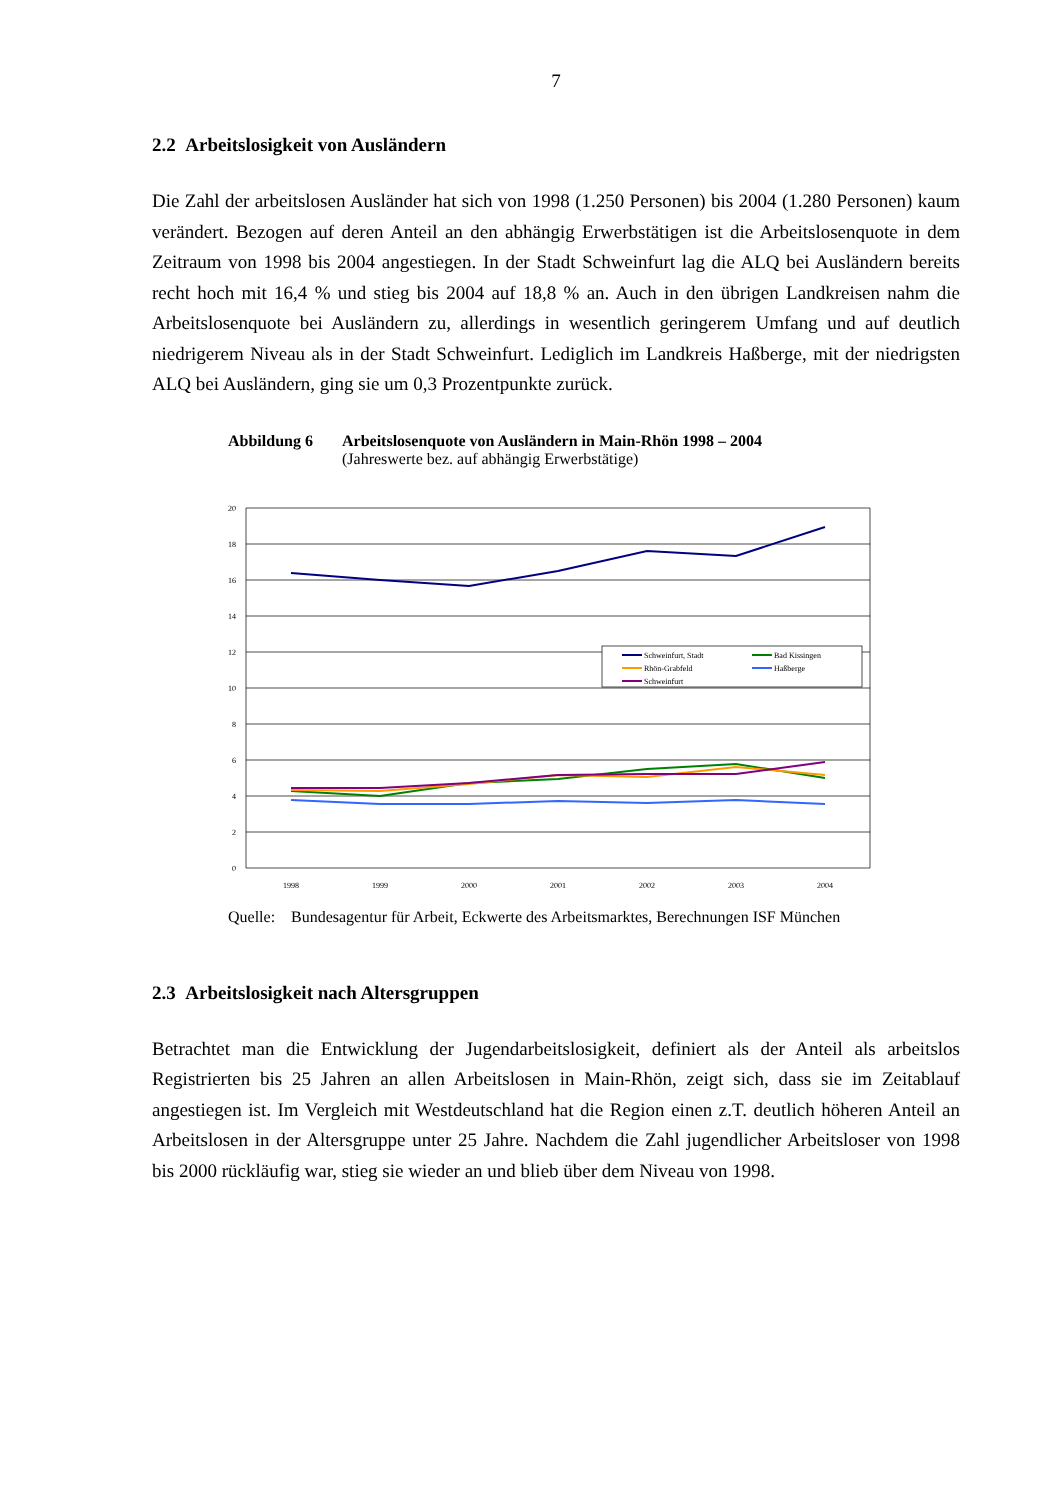7
2.2 Arbeitslosigkeit von Ausländern
Die Zahl der arbeitslosen Ausländer hat sich von 1998 (1.250 Personen) bis 2004 (1.280 Personen) kaum verändert. Bezogen auf deren Anteil an den abhängig Erwerbstätigen ist die Arbeitslosenquote in dem Zeitraum von 1998 bis 2004 angestiegen. In der Stadt Schweinfurt lag die ALQ bei Ausländern bereits recht hoch mit 16,4 % und stieg bis 2004 auf 18,8 % an. Auch in den übrigen Landkreisen nahm die Arbeitslosenquote bei Ausländern zu, allerdings in wesentlich geringerem Umfang und auf deutlich niedrigerem Niveau als in der Stadt Schweinfurt. Lediglich im Landkreis Haßberge, mit der niedrigsten ALQ bei Ausländern, ging sie um 0,3 Prozentpunkte zurück.
Abbildung 6 Arbeitslosenquote von Ausländern in Main-Rhön 1998 – 2004
(Jahreswerte bez. auf abhängig Erwerbstätige)
20
18
16
14
12
10
8
6
4
2
0
1998
1999
2000
2001
2002
2003
2004
Schweinfurt, Stadt
Bad Kissingen
Rhön-Grabfeld
Haßberge
Schweinfurt
Quelle:
Bundesagentur für Arbeit, Eckwerte des Arbeitsmarktes, Berechnungen ISF München
2.3 Arbeitslosigkeit nach Altersgruppen
Betrachtet man die Entwicklung der Jugendarbeitslosigkeit, definiert als der Anteil als arbeitslos Registrierten bis 25 Jahren an allen Arbeitslosen in Main-Rhön, zeigt sich, dass sie im Zeitablauf angestiegen ist. Im Vergleich mit Westdeutschland hat die Region einen z.T. deutlich höheren Anteil an Arbeitslosen in der Altersgruppe unter 25 Jahre. Nachdem die Zahl jugendlicher Arbeitsloser von 1998 bis 2000 rückläufig war, stieg sie wieder an und blieb über dem Niveau von 1998.